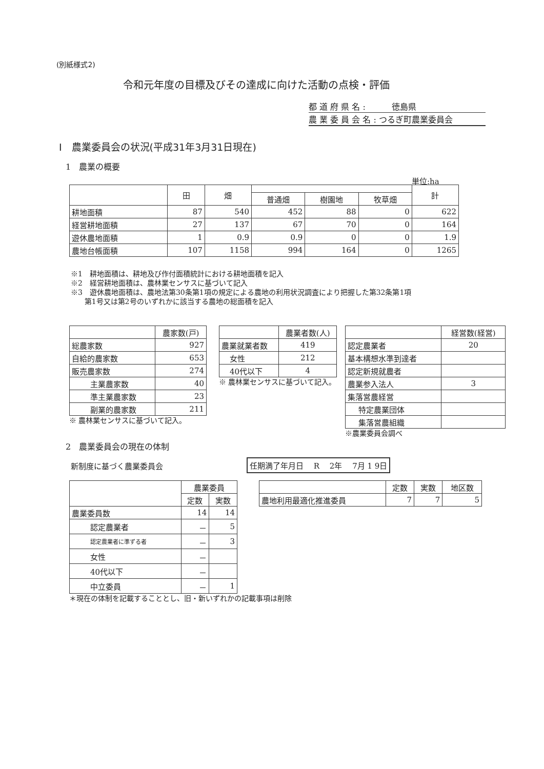(別紙様式2)
令和元年度の目標及びその達成に向けた活動の点検・評価
都 道 府 県 名 : 徳島県
農 業 委 員 会 名 : つるぎ町農業委員会
Ⅰ　農業委員会の状況(平成31年3月31日現在)
1　農業の概要
単位:ha
| | 田 | 畑 | | | | 計 |
| --- | --- | --- | --- | --- | --- | --- |
| | | | 普通畑 | 樹園地 | 牧草畑 | |
| 耕地面積 | 87 | 540 | 452 | 88 | 0 | 622 |
| 経営耕地面積 | 27 | 137 | 67 | 70 | 0 | 164 |
| 遊休農地面積 | 1 | 0.9 | 0.9 | 0 | 0 | 1.9 |
| 農地台帳面積 | 107 | 1158 | 994 | 164 | 0 | 1265 |
※1　耕地面積は、耕地及び作付面積統計における耕地面積を記入
※2　経営耕地面積は、農林業センサスに基づいて記入
※3　遊休農地面積は、農地法第30条第1項の規定による農地の利用状況調査により把握した第32条第1項
第1号又は第2号のいずれかに該当する農地の総面積を記入
| | 農家数(戸) |
| 総農家数 | 927 |
| 自給的農家数 | 653 |
| 販売農家数 | 274 |
| 主業農家数 | 40 |
| 準主業農家数 | 23 |
| 副業的農家数 | 211 |
※ 農林業センサスに基づいて記入。
| | 農業者数(人) |
| 農業就業者数 | 419 |
| 女性 | 212 |
| 40代以下 | 4 |
※ 農林業センサスに基づいて記入。
| | 経営数(経営) |
| 認定農業者 | 20 |
| 基本構想水準到達者 | |
| 認定新規就農者 | |
| 農業参入法人 | 3 |
| 集落営農経営 | |
| 特定農業団体 | |
| 集落営農組織 | |
※農業委員会調べ
2　農業委員会の現在の体制
新制度に基づく農業委員会
任期満了年月日　 R　 2年　 7月 1 9日
| | 農業委員 | |
| | 定数 | 実数 |
| 農業委員数 | 14 | 14 |
| 認定農業者 | － | 5 |
| 認定農業者に準ずる者 | － | 3 |
| 女性 | － | |
| 40代以下 | － | |
| 中立委員 | － | 1 |
＊現在の体制を記載することとし、旧・新いずれかの記載事項は削除
| | 定数 | 実数 | 地区数 |
| 農地利用最適化推進委員 | 7 | 7 | 5 |